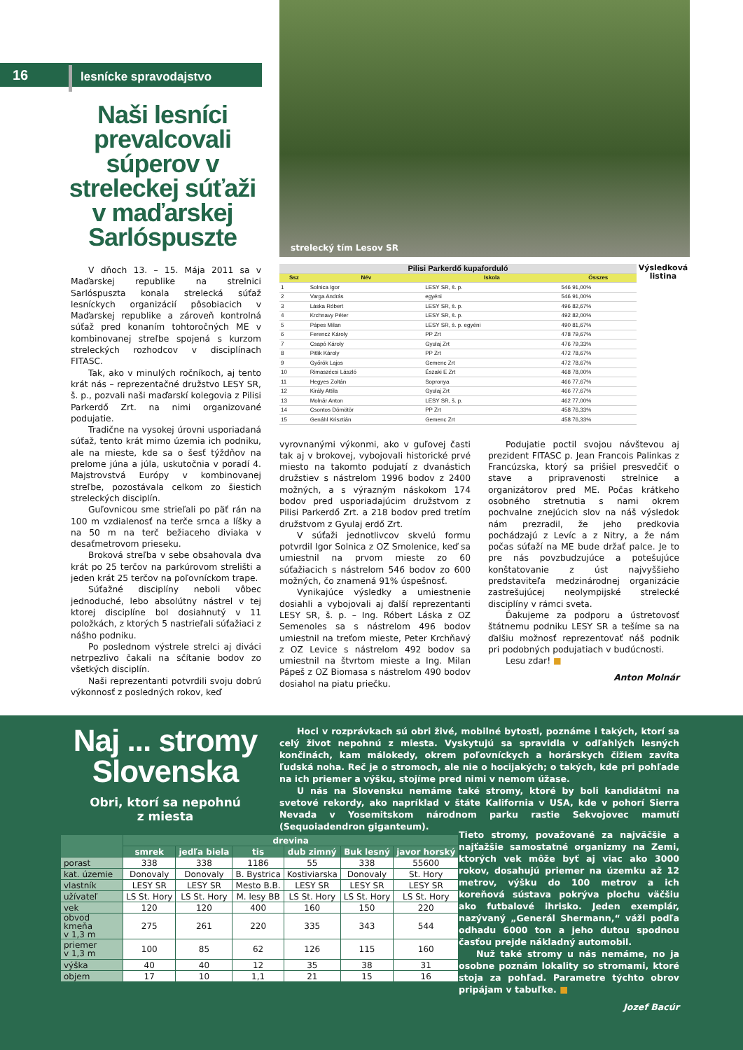16 lesnícke spravodajstvo
Naši lesníci prevalcovali súperov v streleckej súťaži v maďarskej Sarlóspuszte
V dňoch 13. – 15. Mája 2011 sa v Maďarskej republike na strelnici Sarlóspuszta konala strelecká súťaž lesníckych organizácií pôsobiacich v Maďarskej republike a zároveň kontrolná súťaž pred konaním tohtoročných ME v kombinovanej streľbe spojená s kurzom streleckých rozhodcov v disciplínach FITASC.
Tak, ako v minulých ročníkoch, aj tento krát nás – reprezentačné družstvo LESY SR, š. p., pozvali naši maďarskí kolegovia z Pilisi Parkerdő Zrt. na nimi organizované podujatie.
Tradične na vysokej úrovni usporiadaná súťaž, tento krát mimo územia ich podniku, ale na mieste, kde sa o šesť týždňov na prelome júna a júla, uskutočnia v poradí 4. Majstrovstvá Európy v kombinovanej streľbe, pozostávala celkom zo šiestich streleckých disciplín.
Guľovnicou sme strieľali po päť rán na 100 m vzdialenosť na terče srnca a líšky a na 50 m na terč bežiaceho diviaka v desaťmetrovom prieseku.
Broková streľba v sebe obsahovala dva krát po 25 terčov na parkúrovom strelišti a jeden krát 25 terčov na poľovníckom trape.
Súťažné disciplíny neboli vôbec jednoduché, lebo absolútny nástrel v tej ktorej disciplíne bol dosiahnutý v 11 položkách, z ktorých 5 nastrieľali súťažiaci z nášho podniku.
Po poslednom výstrele strelci aj diváci netrpezlivo čakali na sčítanie bodov zo všetkých disciplín.
Naši reprezentanti potvrdili svoju dobrú výkonnosť z posledných rokov, keď
strelecký tím Lesov SR
| Pilisi Parkerdő kupaforduló | | | |
| Ssz | Név | Iskola | Összes |
| 1 | Solnica Igor | LESY SR, š. p. | 546 91,00% |
| 2 | Varga András | egyéni | 546 91,00% |
| 3 | Láska Róbert | LESY SR, š. p. | 496 82,67% |
| 4 | Krchnavy Péter | LESY SR, š. p. | 492 82,00% |
| 5 | Pápes Milan | LESY SR, š. p. egyéni | 490 81,67% |
| 6 | Ferencz Károly | PP Zrt | 478 79,67% |
| 7 | Csapó Károly | Gyulaj Zrt | 476 79,33% |
| 8 | Pitlik Károly | PP Zrt | 472 78,67% |
| 9 | Győrök Lajos | Gemenc Zrt | 472 78,67% |
| 10 | Rimaszécsi László | Északi E Zrt | 468 78,00% |
| 11 | Hegyes Zoltán | Sopronya | 466 77,67% |
| 12 | Király Attila | Gyulaj Zrt | 466 77,67% |
| 13 | Molnár Anton | LESY SR, š. p. | 462 77,00% |
| 14 | Csontos Dömötör | PP Zrt | 458 76,33% |
| 15 | Genáhl Krisztián | Gemenc Zrt | 458 76,33% |
Výsledková listina
vyrovnanými výkonmi, ako v guľovej časti tak aj v brokovej, vybojovali historické prvé miesto na takomto podujatí z dvanástich družstiev s nástrelom 1996 bodov z 2400 možných, a s výrazným náskokom 174 bodov pred usporiadajúcim družstvom z Pilisi Parkerdő Zrt. a 218 bodov pred tretím družstvom z Gyulaj erdő Zrt.
V súťaži jednotlivcov skvelú formu potvrdil Igor Solnica z OZ Smolenice, keď sa umiestnil na prvom mieste zo 60 súťažiacich s nástrelom 546 bodov zo 600 možných, čo znamená 91% úspešnosť.
Vynikajúce výsledky a umiestnenie dosiahli a vybojovali aj ďalší reprezentanti LESY SR, š. p. – Ing. Róbert Láska z OZ Semenoles sa s nástrelom 496 bodov umiestnil na treťom mieste, Peter Krchňavý z OZ Levice s nástrelom 492 bodov sa umiestnil na štvrtom mieste a Ing. Milan Pápeš z OZ Biomasa s nástrelom 490 bodov dosiahol na piatu priečku.
Podujatie poctil svojou návštevou aj prezident FITASC p. Jean Francois Palinkas z Francúzska, ktorý sa prišiel presvedčiť o stave a pripravenosti strelnice a organizátorov pred ME. Počas krátkeho osobného stretnutia s nami okrem pochvalne znejúcich slov na náš výsledok nám prezradil, že jeho predkovia pochádzajú z Levíc a z Nitry, a že nám počas súťaží na ME bude držať palce. Je to pre nás povzbudzujúce a potešujúce konštatovanie z úst najvyššieho predstaviteľa medzinárodnej organizácie zastrešujúcej neolympijské strelecké disciplíny v rámci sveta.
Ďakujeme za podporu a ústretovosť štátnemu podniku LESY SR a tešíme sa na ďalšiu možnosť reprezentovať náš podnik pri podobných podujatiach v budúcnosti.
Lesu zdar! ■
Anton Molnár
Naj ... stromy Slovenska
Obri, ktorí sa nepohnú
z miesta
Hoci v rozprávkach sú obri živé, mobilné bytosti, poznáme i takých, ktorí sa celý život nepohnú z miesta. Vyskytujú sa spravidla v odľahlých lesných končinách, kam málokedy, okrem poľovníckych a horárskych čižiem zavíta ľudská noha. Reč je o stromoch, ale nie o hocijakých; o takých, kde pri pohľade na ich priemer a výšku, stojíme pred nimi v nemom úžase.
U nás na Slovensku nemáme také stromy, ktoré by boli kandidátmi na svetové rekordy, ako napríklad v štáte Kalifornia v USA, kde v pohorí Sierra Nevada v Yosemitskom národnom parku rastie Sekvojovec mamutí (Sequoiadendron giganteum).
| | drevina | | | | | |
| --- | --- | --- | --- | --- | --- | --- |
| | smrek | jedľa biela | tis | dub zimný | Buk lesný | javor horský |
| porast | 338 | 338 | 1186 | 55 | 338 | 55600 |
| kat. územie | Donovaly | Donovaly | B. Bystrica | Kostiviarska | Donovaly | St. Hory |
| vlastník | LESY SR | LESY SR | Mesto B.B. | LESY SR | LESY SR | LESY SR |
| užívateľ | LS St. Hory | LS St. Hory | M. lesy BB | LS St. Hory | LS St. Hory | LS St. Hory |
| vek | 120 | 120 | 400 | 160 | 150 | 220 |
| obvod kmeňa v 1,3 m | 275 | 261 | 220 | 335 | 343 | 544 |
| priemer v 1,3 m | 100 | 85 | 62 | 126 | 115 | 160 |
| výška | 40 | 40 | 12 | 35 | 38 | 31 |
| objem | 17 | 10 | 1,1 | 21 | 15 | 16 |
Tieto stromy, považované za najväčšie a najťažšie samostatné organizmy na Zemi, ktorých vek môže byť aj viac ako 3000 rokov, dosahujú priemer na územku až 12 metrov, výšku do 100 metrov a ich koreňová sústava pokrýva plochu väčšiu ako futbalové ihrisko. Jeden exemplár, nazývaný „Generál Shermann,“ váži podľa odhadu 6000 ton a jeho dutou spodnou časťou prejde nákladný automobil.
Nuž také stromy u nás nemáme, no ja osobne poznám lokality so stromami, ktoré stoja za pohľad. Parametre týchto obrov pripájam v tabuľke. ■
Jozef Bacúr